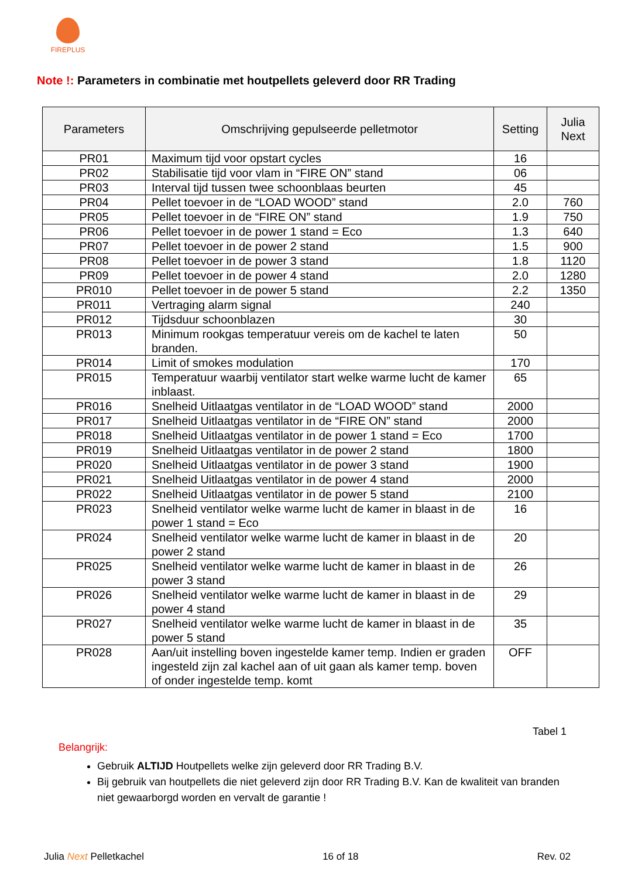FIREPLUS
Note !: Parameters in combinatie met houtpellets geleverd door RR Trading
| Parameters | Omschrijving gepulseerde pelletmotor | Setting | Julia Next |
| --- | --- | --- | --- |
| PR01 | Maximum tijd voor opstart cycles | 16 | |
| PR02 | Stabilisatie tijd voor vlam in “FIRE ON” stand | 06 | |
| PR03 | Interval tijd tussen twee schoonblaas beurten | 45 | |
| PR04 | Pellet toevoer in de “LOAD WOOD” stand | 2.0 | 760 |
| PR05 | Pellet toevoer in de “FIRE ON” stand | 1.9 | 750 |
| PR06 | Pellet toevoer in de power 1 stand = Eco | 1.3 | 640 |
| PR07 | Pellet toevoer in de power 2 stand | 1.5 | 900 |
| PR08 | Pellet toevoer in de power 3 stand | 1.8 | 1120 |
| PR09 | Pellet toevoer in de power 4 stand | 2.0 | 1280 |
| PR010 | Pellet toevoer in de power 5 stand | 2.2 | 1350 |
| PR011 | Vertraging alarm signal | 240 | |
| PR012 | Tijdsduur schoonblazen | 30 | |
| PR013 | Minimum rookgas temperatuur vereis om de kachel te laten branden. | 50 | |
| PR014 | Limit of smokes modulation | 170 | |
| PR015 | Temperatuur waarbij ventilator start welke warme lucht de kamer inblaast. | 65 | |
| PR016 | Snelheid Uitlaatgas ventilator in de “LOAD WOOD” stand | 2000 | |
| PR017 | Snelheid Uitlaatgas ventilator in de “FIRE ON” stand | 2000 | |
| PR018 | Snelheid Uitlaatgas ventilator in de power 1 stand = Eco | 1700 | |
| PR019 | Snelheid Uitlaatgas ventilator in de power 2 stand | 1800 | |
| PR020 | Snelheid Uitlaatgas ventilator in de power 3 stand | 1900 | |
| PR021 | Snelheid Uitlaatgas ventilator in de power 4 stand | 2000 | |
| PR022 | Snelheid Uitlaatgas ventilator in de power 5 stand | 2100 | |
| PR023 | Snelheid ventilator welke warme lucht de kamer in blaast in de power 1 stand = Eco | 16 | |
| PR024 | Snelheid ventilator welke warme lucht de kamer in blaast in de power 2 stand | 20 | |
| PR025 | Snelheid ventilator welke warme lucht de kamer in blaast in de power 3 stand | 26 | |
| PR026 | Snelheid ventilator welke warme lucht de kamer in blaast in de power 4 stand | 29 | |
| PR027 | Snelheid ventilator welke warme lucht de kamer in blaast in de power 5 stand | 35 | |
| PR028 | Aan/uit instelling boven ingestelde kamer temp. Indien er graden ingesteld zijn zal kachel aan of uit gaan als kamer temp. boven of onder ingestelde temp. komt | OFF | |
Tabel 1
Belangrijk:
Gebruik ALTIJD Houtpellets welke zijn geleverd door RR Trading B.V.
Bij gebruik van houtpellets die niet geleverd zijn door RR Trading B.V. Kan de kwaliteit van branden niet gewaarborgd worden en vervalt de garantie !
Julia Next Pelletkachel 16 of 18 Rev. 02